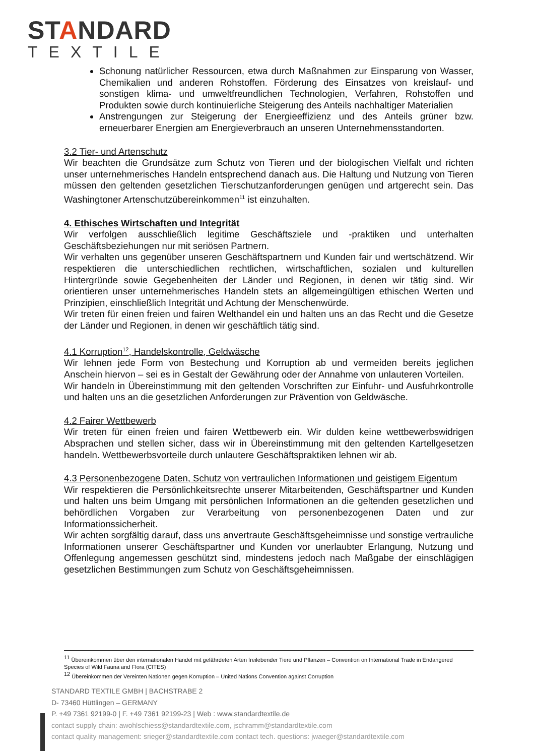STANDARD
TEXTILE
Schonung natürlicher Ressourcen, etwa durch Maßnahmen zur Einsparung von Wasser, Chemikalien und anderen Rohstoffen. Förderung des Einsatzes von kreislauf- und sonstigen klima- und umweltfreundlichen Technologien, Verfahren, Rohstoffen und Produkten sowie durch kontinuierliche Steigerung des Anteils nachhaltiger Materialien
Anstrengungen zur Steigerung der Energieeffizienz und des Anteils grüner bzw. erneuerbarer Energien am Energieverbrauch an unseren Unternehmensstandorten.
3.2 Tier- und Artenschutz
Wir beachten die Grundsätze zum Schutz von Tieren und der biologischen Vielfalt und richten unser unternehmerisches Handeln entsprechend danach aus. Die Haltung und Nutzung von Tieren müssen den geltenden gesetzlichen Tierschutzanforderungen genügen und artgerecht sein. Das Washingtoner Artenschutzübereinkommen<sup>11</sup> ist einzuhalten.
4. Ethisches Wirtschaften und Integrität
Wir verfolgen ausschließlich legitime Geschäftsziele und -praktiken und unterhalten Geschäftsbeziehungen nur mit seriösen Partnern.
Wir verhalten uns gegenüber unseren Geschäftspartnern und Kunden fair und wertschätzend. Wir respektieren die unterschiedlichen rechtlichen, wirtschaftlichen, sozialen und kulturellen Hintergründe sowie Gegebenheiten der Länder und Regionen, in denen wir tätig sind. Wir orientieren unser unternehmerisches Handeln stets an allgemeingültigen ethischen Werten und Prinzipien, einschließlich Integrität und Achtung der Menschenwürde.
Wir treten für einen freien und fairen Welthandel ein und halten uns an das Recht und die Gesetze der Länder und Regionen, in denen wir geschäftlich tätig sind.
4.1 Korruption<sup>12</sup>, Handelskontrolle, Geldwäsche
Wir lehnen jede Form von Bestechung und Korruption ab und vermeiden bereits jeglichen Anschein hiervon – sei es in Gestalt der Gewährung oder der Annahme von unlauteren Vorteilen.
Wir handeln in Übereinstimmung mit den geltenden Vorschriften zur Einfuhr- und Ausfuhrkontrolle und halten uns an die gesetzlichen Anforderungen zur Prävention von Geldwäsche.
4.2 Fairer Wettbewerb
Wir treten für einen freien und fairen Wettbewerb ein. Wir dulden keine wettbewerbswidrigen Absprachen und stellen sicher, dass wir in Übereinstimmung mit den geltenden Kartellgesetzen handeln. Wettbewerbsvorteile durch unlautere Geschäftspraktiken lehnen wir ab.
4.3 Personenbezogene Daten, Schutz von vertraulichen Informationen und geistigem Eigentum
Wir respektieren die Persönlichkeitsrechte unserer Mitarbeitenden, Geschäftspartner und Kunden und halten uns beim Umgang mit persönlichen Informationen an die geltenden gesetzlichen und behördlichen Vorgaben zur Verarbeitung von personenbezogenen Daten und zur Informationssicherheit.
Wir achten sorgfältig darauf, dass uns anvertraute Geschäftsgeheimnisse und sonstige vertrauliche Informationen unserer Geschäftspartner und Kunden vor unerlaubter Erlangung, Nutzung und Offenlegung angemessen geschützt sind, mindestens jedoch nach Maßgabe der einschlägigen gesetzlichen Bestimmungen zum Schutz von Geschäftsgeheimnissen.
<sup>11</sup> Übereinkommen über den internationalen Handel mit gefährdeten Arten freilebender Tiere und Pflanzen – Convention on International Trade in Endangered Species of Wild Fauna and Flora (CITES)
<sup>12</sup> Übereinkommen der Vereinten Nationen gegen Korruption – United Nations Convention against Corruption
STANDARD TEXTILE GMBH | BACHSTRABE 2
D- 73460 Hüttlingen – GERMANY
P. +49 7361 92199-0 | F. +49 7361 92199-23 | Web : www.standardtextile.de
contact supply chain: awohlschiess@standardtextile.com, jschramm@standardtextile.com
contact quality management: srieger@standardtextile.com contact tech. questions: jwaeger@standardtextile.com